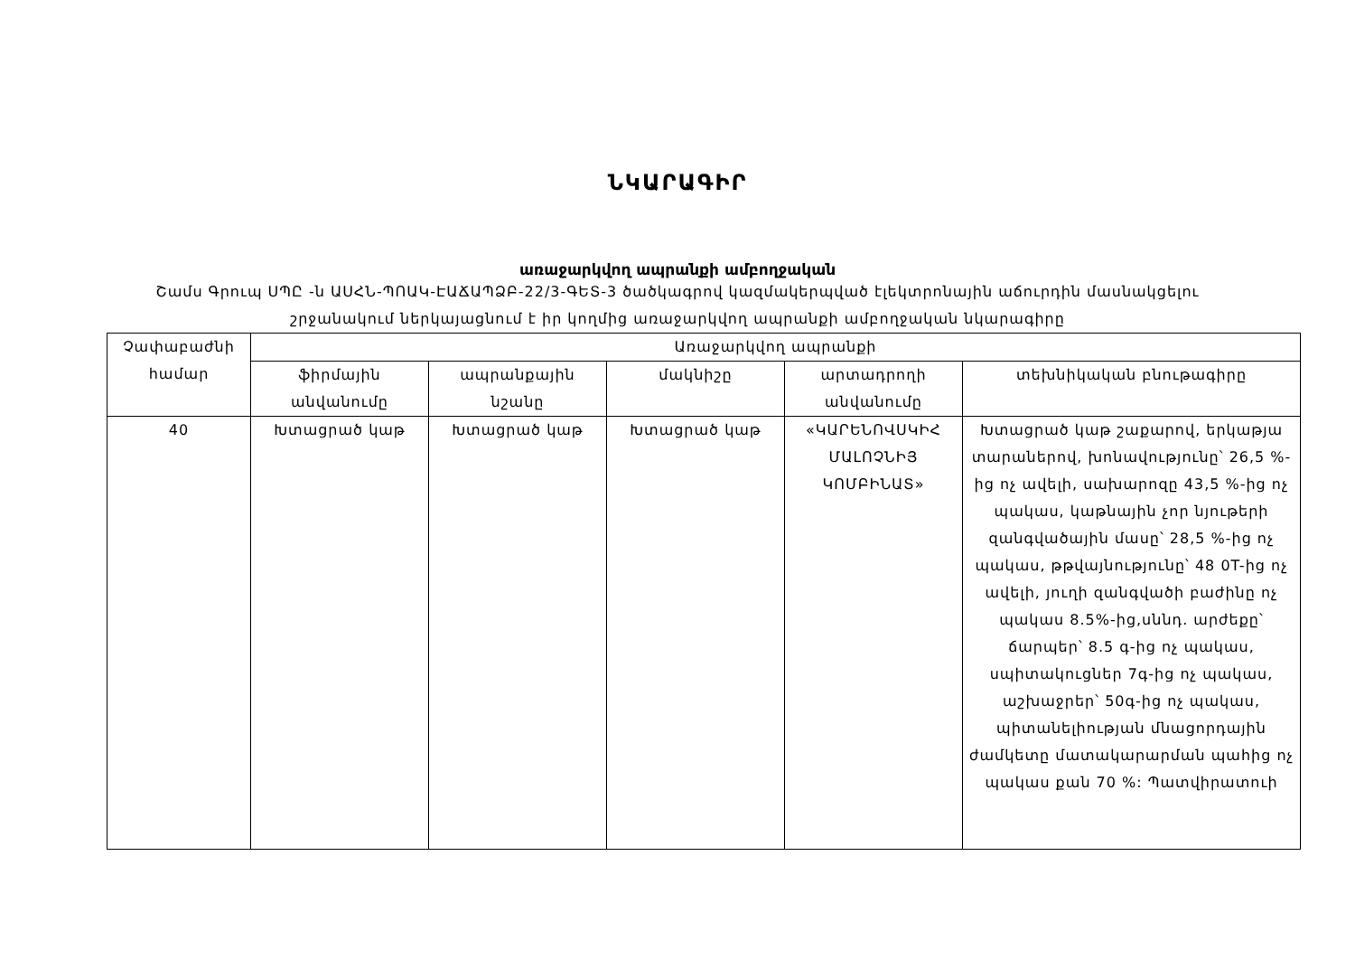ՆԿԱՐԱԳԻՐ
առաջարկվող ապրանքի ամբողջական
Շամս Գրուպ ՍՊԸ -ն ԱՍՀՆ-ՊՈԱԿ-ԷԱՃԱՊՁԲ-22/3-ԳԵՏ-3 ծածկագրով կազմակերպված էլեկտրոնային աճուրդին մասնակցելու շրջանակում ներկայացնում է իր կողմից առաջարկվող ապրանքի ամբողջական նկարագիրը
| Չափաբաժնի համար | Առաջարկվող ապրանքի | | | | |
| --- | --- | --- | --- | --- | --- |
| | ֆիրմային անվանումը | ապրանքային նշանը | մակնիշը | արտադրողի անվանումը | տեխնիկական բնութագիրը |
| 40 | Խտացրած կաթ | Խտացրած կաթ | Խտացրած կաթ | «ԿԱՐԵՆՈՎՍԿԻՀ ՄԱԼՈՉՆԻՅ ԿՈՄԲԻՆԱՏ» | Խտացրած կաթ շաքարով, երկաթյա տարաներով, խոնավությունը՝ 26,5 %-ից ոչ ավելի, սախարոզը 43,5 %-ից ոչ պակաս, կաթնային չոր նյութերի զանգվածային մասը՝ 28,5 %-ից ոչ պակաս, թթվայնությունը՝ 48 0T-ից ոչ ավելի, յուղի զանգվածի բաժինը ոչ պակաս 8.5%-ից,սննդ. արժեքը՝ ճարպեր՝ 8.5 գ-ից ոչ պակաս, սպիտակուցներ 7գ-ից ոչ պակաս, աշխաջրեր՝ 50գ-ից ոչ պակաս, պիտանելիության մնացորդային ժամկետը մատակարարման պահից ոչ պակաս քան 70 %: Պատվիրատուի |